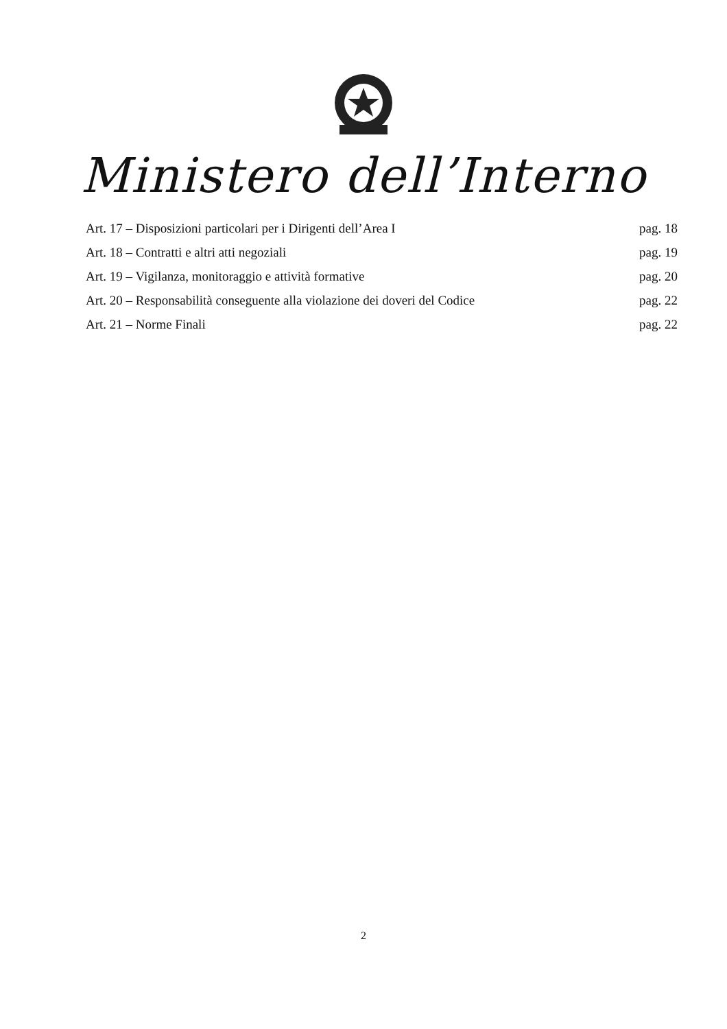Ministero dell’Interno
Art. 17 – Disposizioni particolari per i Dirigenti dell’Area I pag. 18
Art. 18 – Contratti e altri atti negoziali pag. 19
Art. 19 – Vigilanza, monitoraggio e attività formative pag. 20
Art. 20 – Responsabilità conseguente alla violazione dei doveri del Codice pag. 22
Art. 21 – Norme Finali pag. 22
2